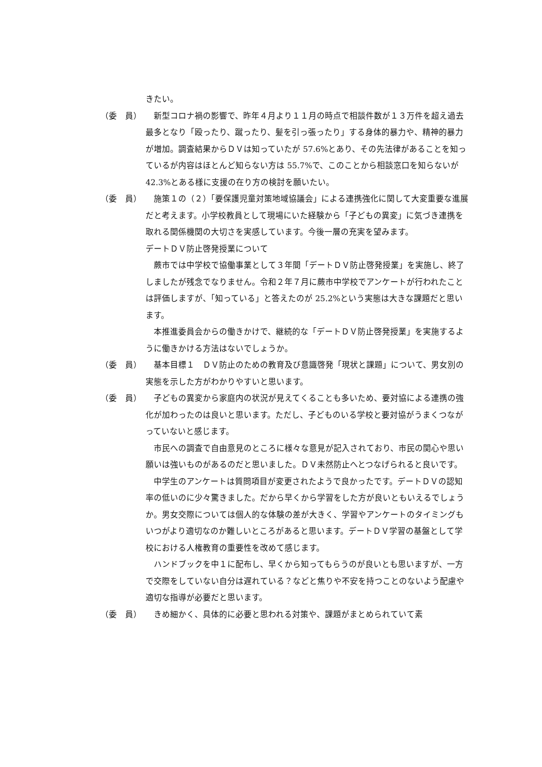きたい。
（委　員） 新型コロナ禍の影響で、昨年４月より１１月の時点で相談件数が１３万件を超え過去最多となり「殴ったり、蹴ったり、髪を引っ張ったり」する身体的暴力や、精神的暴力が増加。調査結果からＤＶは知っていたが 57.6%とあり、その先法律があることを知っているが内容はほとんど知らない方は 55.7%で、このことから相談窓口を知らないが 42.3%とある様に支援の在り方の検討を願いたい。
（委　員） 施策１の（２）「要保護児童対策地域協議会」による連携強化に関して大変重要な進展だと考えます。小学校教員として現場にいた経験から「子どもの異変」に気づき連携を取れる関係機関の大切さを実感しています。今後一層の充実を望みます。
デートＤＶ防止啓発授業について
蕨市では中学校で協働事業として３年間「デートＤＶ防止啓発授業」を実施し、終了しましたが残念でなりません。令和２年７月に蕨市中学校でアンケートが行われたことは評価しますが、「知っている」と答えたのが 25.2%という実態は大きな課題だと思います。
本推進委員会からの働きかけで、継続的な「デートＤＶ防止啓発授業」を実施するように働きかける方法はないでしょうか。
（委　員） 基本目標１　ＤＶ防止のための教育及び意識啓発「現状と課題」について、男女別の実態を示した方がわかりやすいと思います。
（委　員） 子どもの異変から家庭内の状況が見えてくることも多いため、要対協による連携の強化が加わったのは良いと思います。ただし、子どものいる学校と要対協がうまくつながっていないと感じます。
市民への調査で自由意見のところに様々な意見が記入されており、市民の関心や思い願いは強いものがあるのだと思いました。ＤＶ未然防止へとつなげられると良いです。
中学生のアンケートは質問項目が変更されたようで良かったです。デートＤＶの認知率の低いのに少々驚きました。だから早くから学習をした方が良いともいえるでしょうか。男女交際については個人的な体験の差が大きく、学習やアンケートのタイミングもいつがより適切なのか難しいところがあると思います。デートＤＶ学習の基盤として学校における人権教育の重要性を改めて感じます。
ハンドブックを中１に配布し、早くから知ってもらうのが良いとも思いますが、一方で交際をしていない自分は遅れている？などと焦りや不安を持つことのないよう配慮や適切な指導が必要だと思います。
（委　員） きめ細かく、具体的に必要と思われる対策や、課題がまとめられていて素